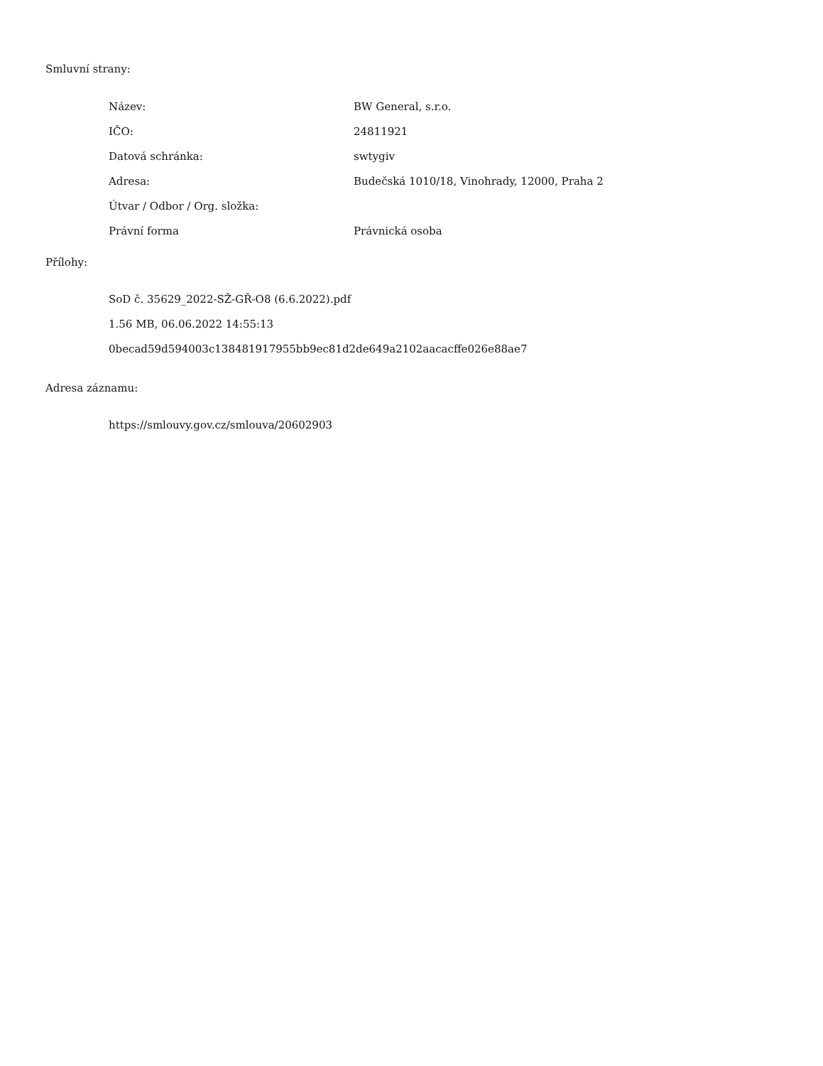Smluvní strany:
| Název: | BW General, s.r.o. |
| IČO: | 24811921 |
| Datová schránka: | swtygiv |
| Adresa: | Budečská 1010/18, Vinohrady, 12000, Praha 2 |
| Útvar / Odbor / Org. složka: | |
| Právní forma | Právnická osoba |
Přílohy:
SoD č. 35629_2022-SŽ-GŘ-O8 (6.6.2022).pdf
1.56 MB, 06.06.2022 14:55:13
0becad59d594003c138481917955bb9ec81d2de649a2102aacacffe026e88ae7
Adresa záznamu:
https://smlouvy.gov.cz/smlouva/20602903